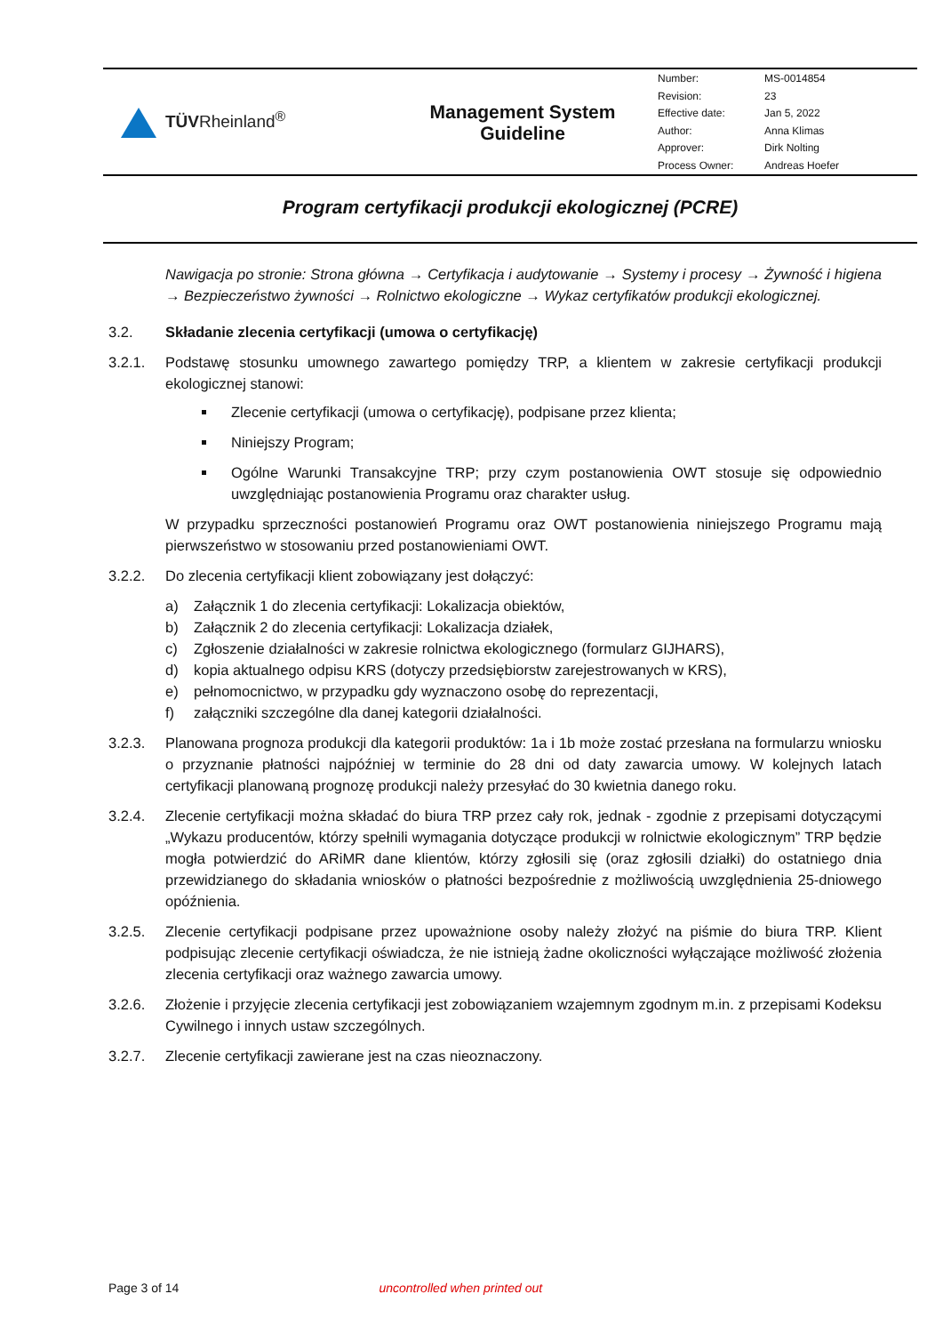| TÜV Rheinland<sup>®</sup> | Management System Guideline | / Number: / MS-0014854 / / Revision: / 23 / / Effective date: / Jan 5, 2022 / / Author: / Anna Klimas / / Approver: / Dirk Nolting / / Process Owner: / Andreas Hoefer / |
Program certyfikacji produkcji ekologicznej (PCRE)
Nawigacja po stronie: Strona główna → Certyfikacja i audytowanie → Systemy i procesy → Żywność i higiena → Bezpieczeństwo żywności → Rolnictwo ekologiczne → Wykaz certyfikatów produkcji ekologicznej.
3.2. Składanie zlecenia certyfikacji (umowa o certyfikację)
3.2.1. Podstawę stosunku umownego zawartego pomiędzy TRP, a klientem w zakresie certyfikacji produkcji ekologicznej stanowi:
Zlecenie certyfikacji (umowa o certyfikację), podpisane przez klienta;
Niniejszy Program;
Ogólne Warunki Transakcyjne TRP; przy czym postanowienia OWT stosuje się odpowiednio uwzględniając postanowienia Programu oraz charakter usług.
W przypadku sprzeczności postanowień Programu oraz OWT postanowienia niniejszego Programu mają pierwszeństwo w stosowaniu przed postanowieniami OWT.
3.2.2. Do zlecenia certyfikacji klient zobowiązany jest dołączyć:
a) Załącznik 1 do zlecenia certyfikacji: Lokalizacja obiektów,
b) Załącznik 2 do zlecenia certyfikacji: Lokalizacja działek,
c) Zgłoszenie działalności w zakresie rolnictwa ekologicznego (formularz GIJHARS),
d) kopia aktualnego odpisu KRS (dotyczy przedsiębiorstw zarejestrowanych w KRS),
e) pełnomocnictwo, w przypadku gdy wyznaczono osobę do reprezentacji,
f) załączniki szczególne dla danej kategorii działalności.
3.2.3. Planowana prognoza produkcji dla kategorii produktów: 1a i 1b może zostać przesłana na formularzu wniosku o przyznanie płatności najpóźniej w terminie do 28 dni od daty zawarcia umowy. W kolejnych latach certyfikacji planowaną prognozę produkcji należy przesyłać do 30 kwietnia danego roku.
3.2.4. Zlecenie certyfikacji można składać do biura TRP przez cały rok, jednak - zgodnie z przepisami dotyczącymi „Wykazu producentów, którzy spełnili wymagania dotyczące produkcji w rolnictwie ekologicznym” TRP będzie mogła potwierdzić do ARiMR dane klientów, którzy zgłosili się (oraz zgłosili działki) do ostatniego dnia przewidzianego do składania wniosków o płatności bezpośrednie z możliwością uwzględnienia 25-dniowego opóźnienia.
3.2.5. Zlecenie certyfikacji podpisane przez upoważnione osoby należy złożyć na piśmie do biura TRP. Klient podpisując zlecenie certyfikacji oświadcza, że nie istnieją żadne okoliczności wyłączające możliwość złożenia zlecenia certyfikacji oraz ważnego zawarcia umowy.
3.2.6. Złożenie i przyjęcie zlecenia certyfikacji jest zobowiązaniem wzajemnym zgodnym m.in. z przepisami Kodeksu Cywilnego i innych ustaw szczególnych.
3.2.7. Zlecenie certyfikacji zawierane jest na czas nieoznaczony.
Page 3 of 14 uncontrolled when printed out